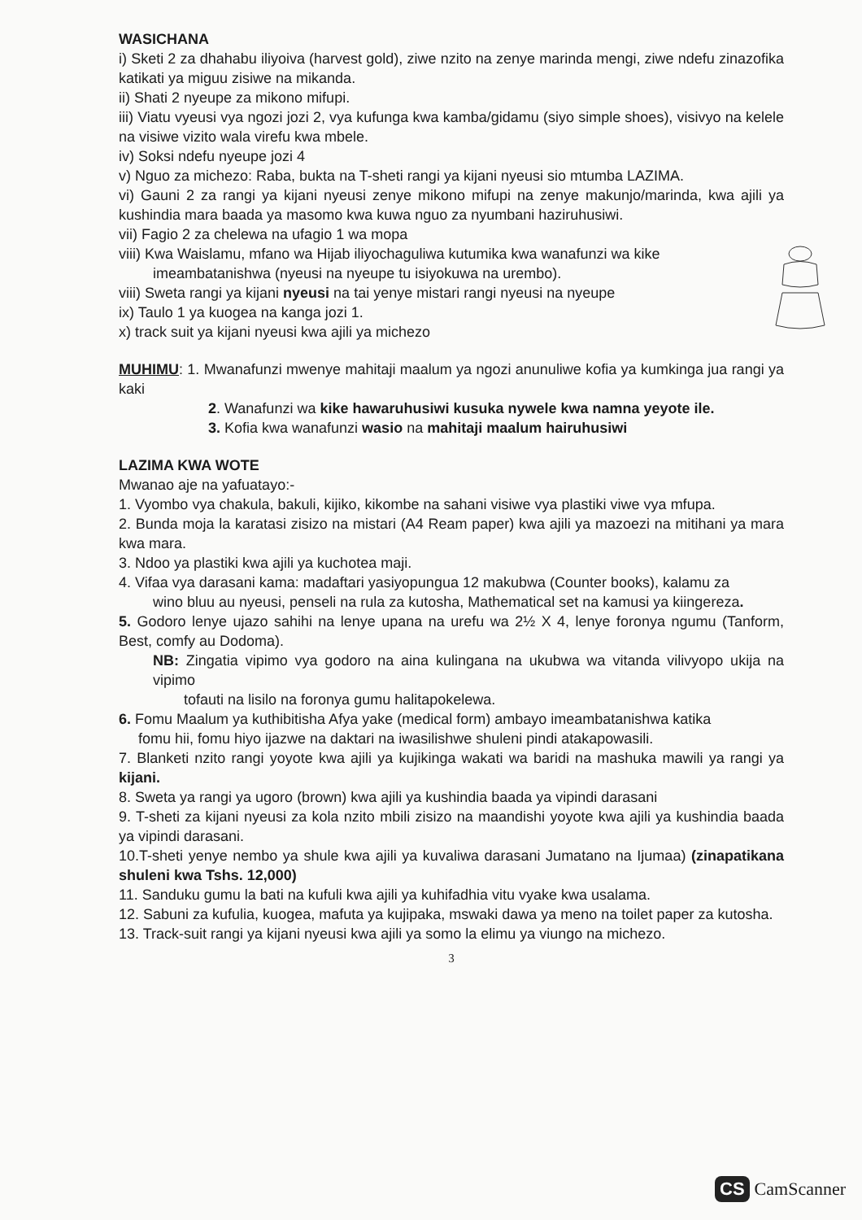WASICHANA
i) Sketi 2 za dhahabu iliyoiva (harvest gold), ziwe nzito na zenye marinda mengi, ziwe ndefu zinazofika katikati ya miguu zisiwe na mikanda.
ii) Shati 2 nyeupe za mikono mifupi.
iii) Viatu vyeusi vya ngozi jozi 2, vya kufunga kwa kamba/gidamu (siyo simple shoes), visivyo na kelele na visiwe vizito wala virefu kwa mbele.
iv) Soksi ndefu nyeupe jozi 4
v) Nguo za michezo: Raba, bukta na T-sheti rangi ya kijani nyeusi sio mtumba LAZIMA.
vi) Gauni 2 za rangi ya kijani nyeusi zenye mikono mifupi na zenye makunjo/marinda, kwa ajili ya kushindia mara baada ya masomo kwa kuwa nguo za nyumbani haziruhusiwi.
vii) Fagio 2 za chelewa na ufagio 1 wa mopa
viii) Kwa Waislamu, mfano wa Hijab iliyochaguliwa kutumika kwa wanafunzi wa kike
imeambatanishwa (nyeusi na nyeupe tu isiyokuwa na urembo).
viii) Sweta rangi ya kijani nyeusi na tai yenye mistari rangi nyeusi na nyeupe
ix) Taulo 1 ya kuogea na kanga jozi 1.
x) track suit ya kijani nyeusi kwa ajili ya michezo
MUHIMU: 1. Mwanafunzi mwenye mahitaji maalum ya ngozi anunuliwe kofia ya kumkinga jua rangi ya kaki
2. Wanafunzi wa kike hawaruhusiwi kusuka nywele kwa namna yeyote ile.
3. Kofia kwa wanafunzi wasio na mahitaji maalum hairuhusiwi
LAZIMA KWA WOTE
Mwanao aje na yafuatayo:-
1. Vyombo vya chakula, bakuli, kijiko, kikombe na sahani visiwe vya plastiki viwe vya mfupa.
2. Bunda moja la karatasi zisizo na mistari (A4 Ream paper) kwa ajili ya mazoezi na mitihani ya mara kwa mara.
3. Ndoo ya plastiki kwa ajili ya kuchotea maji.
4. Vifaa vya darasani kama: madaftari yasiyopungua 12 makubwa (Counter books), kalamu za
wino bluu au nyeusi, penseli na rula za kutosha, Mathematical set na kamusi ya kiingereza.
5. Godoro lenye ujazo sahihi na lenye upana na urefu wa 2½ X 4, lenye foronya ngumu (Tanform, Best, comfy au Dodoma).
NB: Zingatia vipimo vya godoro na aina kulingana na ukubwa wa vitanda vilivyopo ukija na vipimo
tofauti na lisilo na foronya gumu halitapokelewa.
6. Fomu Maalum ya kuthibitisha Afya yake (medical form) ambayo imeambatanishwa katika
fomu hii, fomu hiyo ijazwe na daktari na iwasilishwe shuleni pindi atakapowasili.
7. Blanketi nzito rangi yoyote kwa ajili ya kujikinga wakati wa baridi na mashuka mawili ya rangi ya kijani.
8. Sweta ya rangi ya ugoro (brown) kwa ajili ya kushindia baada ya vipindi darasani
9. T-sheti za kijani nyeusi za kola nzito mbili zisizo na maandishi yoyote kwa ajili ya kushindia baada ya vipindi darasani.
10.T-sheti yenye nembo ya shule kwa ajili ya kuvaliwa darasani Jumatano na Ijumaa) (zinapatikana shuleni kwa Tshs. 12,000)
11. Sanduku gumu la bati na kufuli kwa ajili ya kuhifadhia vitu vyake kwa usalama.
12. Sabuni za kufulia, kuogea, mafuta ya kujipaka, mswaki dawa ya meno na toilet paper za kutosha.
13. Track-suit rangi ya kijani nyeusi kwa ajili ya somo la elimu ya viungo na michezo.
3
CS CamScanner